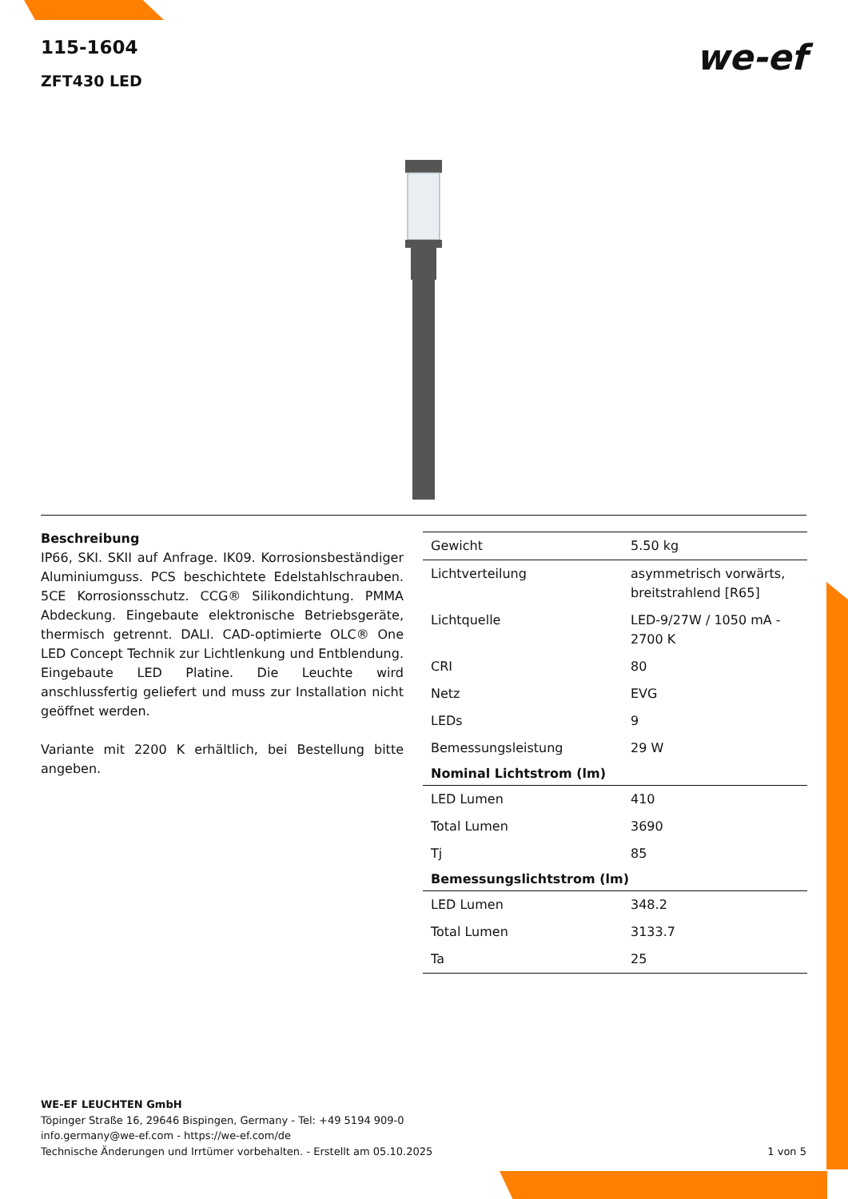115-1604
ZFT430 LED
we-ef
Beschreibung
IP66, SKI. SKII auf Anfrage. IK09. Korrosionsbeständiger Aluminiumguss. PCS beschichtete Edelstahlschrauben. 5CE Korrosionsschutz. CCG® Silikondichtung. PMMA Abdeckung. Eingebaute elektronische Betriebsgeräte, thermisch getrennt. DALI. CAD-optimierte OLC® One LED Concept Technik zur Lichtlenkung und Entblendung. Eingebaute LED Platine. Die Leuchte wird anschlussfertig geliefert und muss zur Installation nicht geöffnet werden.
Variante mit 2200 K erhältlich, bei Bestellung bitte angeben.
| Gewicht | 5.50 kg |
| Lichtverteilung | asymmetrisch vorwärts, breitstrahlend [R65] |
| Lichtquelle | LED-9/27W / 1050 mA - 2700 K |
| CRI | 80 |
| Netz | EVG |
| LEDs | 9 |
| Bemessungsleistung | 29 W |
| Nominal Lichtstrom (lm) | |
| LED Lumen | 410 |
| Total Lumen | 3690 |
| Tj | 85 |
| Bemessungslichtstrom (lm) | |
| LED Lumen | 348.2 |
| Total Lumen | 3133.7 |
| Ta | 25 |
WE-EF LEUCHTEN GmbH
Töpinger Straße 16, 29646 Bispingen, Germany - Tel: +49 5194 909-0
info.germany@we-ef.com - https://we-ef.com/de
Technische Änderungen und Irrtümer vorbehalten. - Erstellt am 05.10.2025 1 von 5